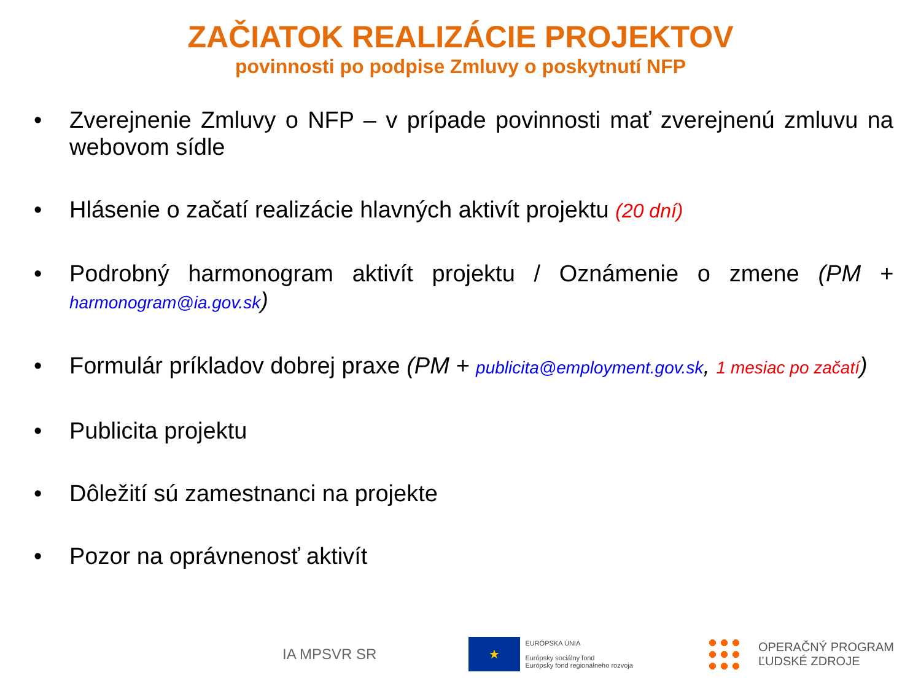ZAČIATOK REALIZÁCIE PROJEKTOV
povinnosti po podpise Zmluvy o poskytnutí NFP
• Zverejnenie Zmluvy o NFP – v prípade povinnosti mať zverejnenú zmluvu na webovom sídle
• Hlásenie o začatí realizácie hlavných aktivít projektu (20 dní)
• Podrobný harmonogram aktivít projektu / Oznámenie o zmene (PM + harmonogram@ia.gov.sk)
• Formulár príkladov dobrej praxe (PM + publicita@employment.gov.sk, 1 mesiac po začatí)
• Publicita projektu
• Dôležití sú zamestnanci na projekte
• Pozor na oprávnenosť aktivít
IA MPSVR SR
★
EURÓPSKA ÚNIA
Európsky sociálny fond
Európsky fond regionálneho rozvoja
OPERAČNÝ PROGRAM
ĽUDSKÉ ZDROJE